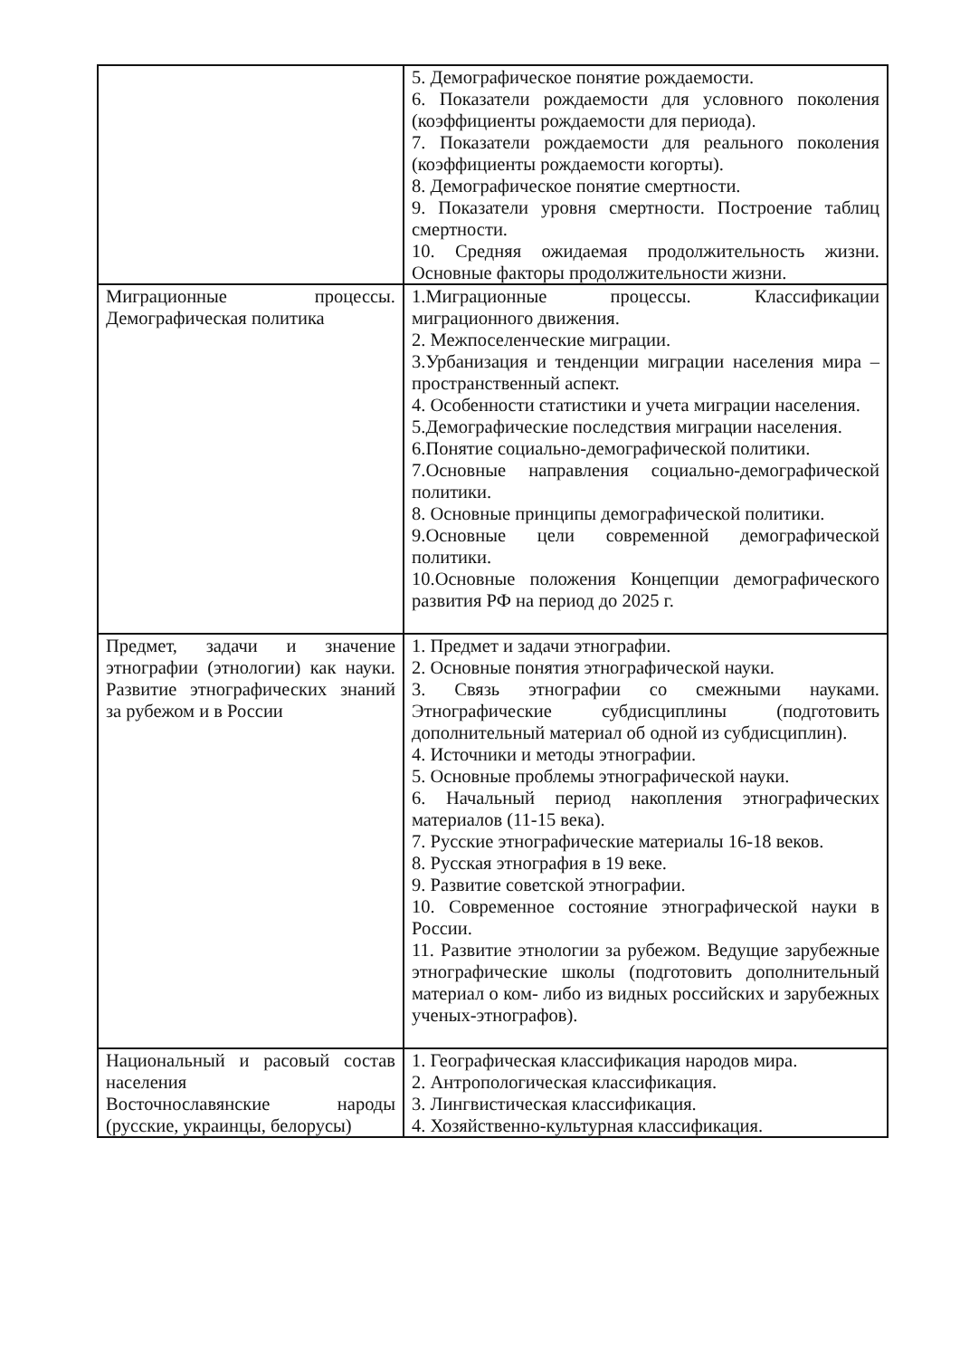| | 5. Демографическое понятие рождаемости. 6. Показатели рождаемости для условного поколения (коэффициенты рождаемости для периода). 7. Показатели рождаемости для реального поколения (коэффициенты рождаемости когорты). 8. Демографическое понятие смертности. 9. Показатели уровня смертности. Построение таблиц смертности. 10. Средняя ожидаемая продолжительность жизни. Основные факторы продолжительности жизни. |
| Миграционные процессы. Демографическая политика | 1.Миграционные процессы. Классификации миграционного движения. 2. Межпоселенческие миграции. 3.Урбанизация и тенденции миграции населения мира – пространственный аспект. 4. Особенности статистики и учета миграции населения. 5.Демографические последствия миграции населения. 6.Понятие социально-демографической политики. 7.Основные направления социально-демографической политики. 8. Основные принципы демографической политики. 9.Основные цели современной демографической политики. 10.Основные положения Концепции демографического развития РФ на период до 2025 г. |
| Предмет, задачи и значение этнографии (этнологии) как науки. Развитие этнографических знаний за рубежом и в России | 1. Предмет и задачи этнографии. 2. Основные понятия этнографической науки. 3. Связь этнографии со смежными науками. Этнографические субдисциплины (подготовить дополнительный материал об одной из субдисциплин). 4. Источники и методы этнографии. 5. Основные проблемы этнографической науки. 6. Начальный период накопления этнографических материалов (11-15 века). 7. Русские этнографические материалы 16-18 веков. 8. Русская этнография в 19 веке. 9. Развитие советской этнографии. 10. Современное состояние этнографической науки в России. 11. Развитие этнологии за рубежом. Ведущие зарубежные этнографические школы (подготовить дополнительный материал о ком- либо из видных российских и зарубежных ученых-этнографов). |
| Национальный и расовый состав населения Восточнославянские народы (русские, украинцы, белорусы) | 1. Географическая классификация народов мира. 2. Антропологическая классификация. 3. Лингвистическая классификация. 4. Хозяйственно-культурная классификация. |